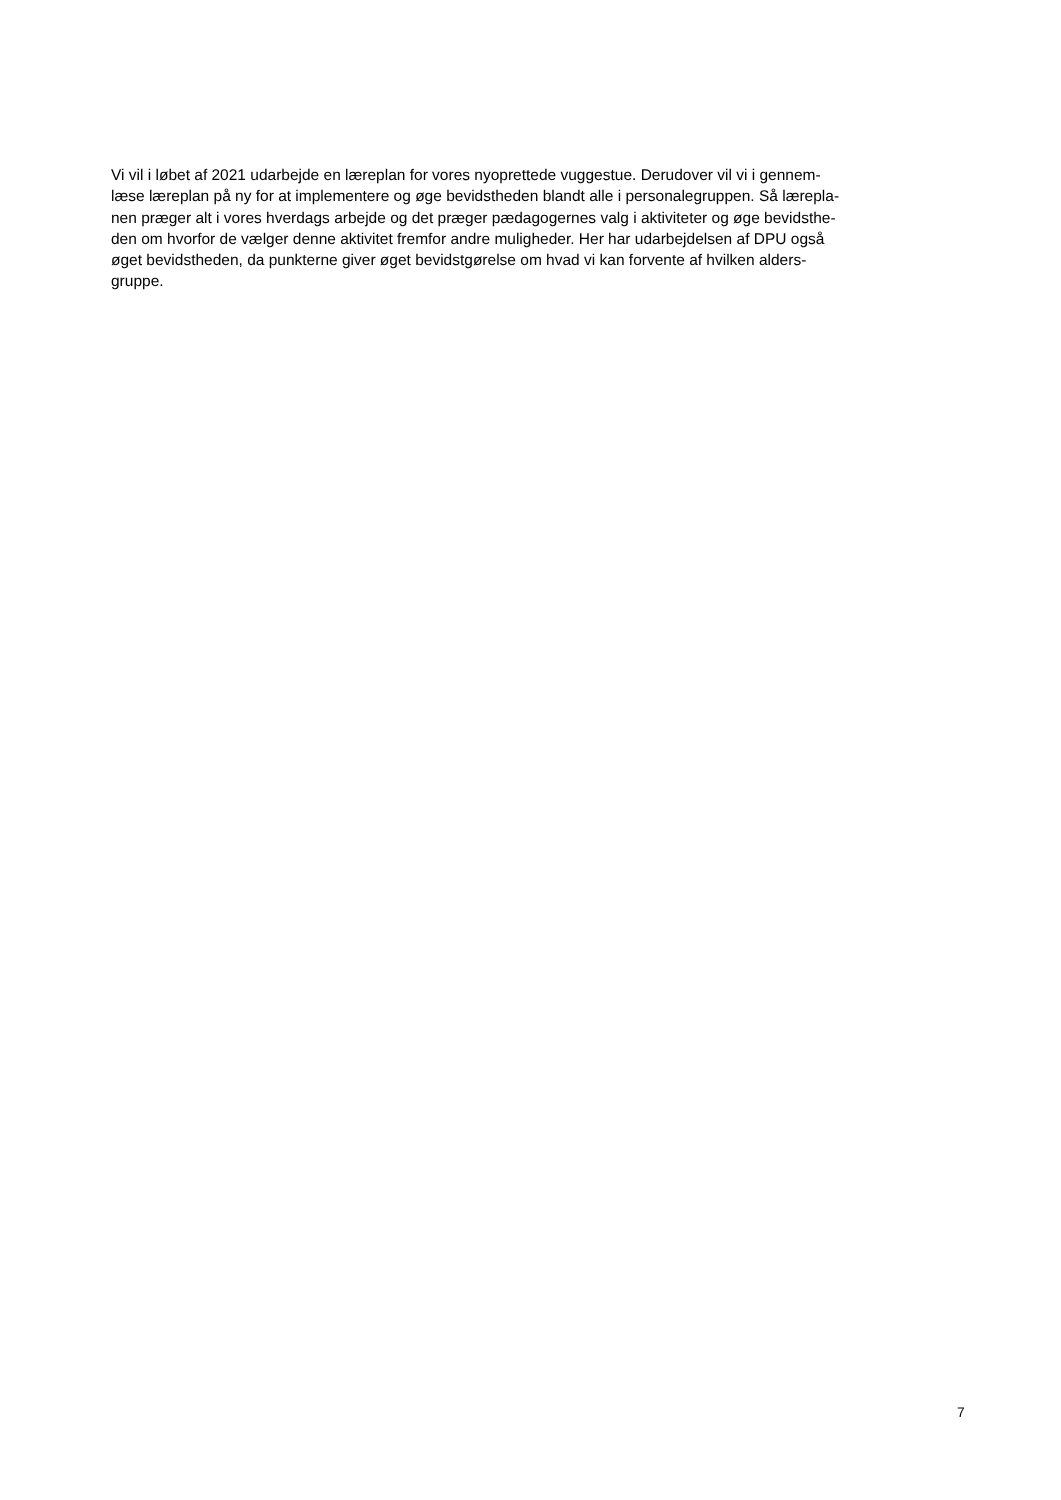Vi vil i løbet af 2021 udarbejde en læreplan for vores nyoprettede vuggestue. Derudover vil vi i gennem-
læse læreplan på ny for at implementere og øge bevidstheden blandt alle i personalegruppen. Så lærepla-
nen præger alt i vores hverdags arbejde og det præger pædagogernes valg i aktiviteter og øge bevidsthe-
den om hvorfor de vælger denne aktivitet fremfor andre muligheder. Her har udarbejdelsen af DPU også
øget bevidstheden, da punkterne giver øget bevidstgørelse om hvad vi kan forvente af hvilken alders-
gruppe.
7